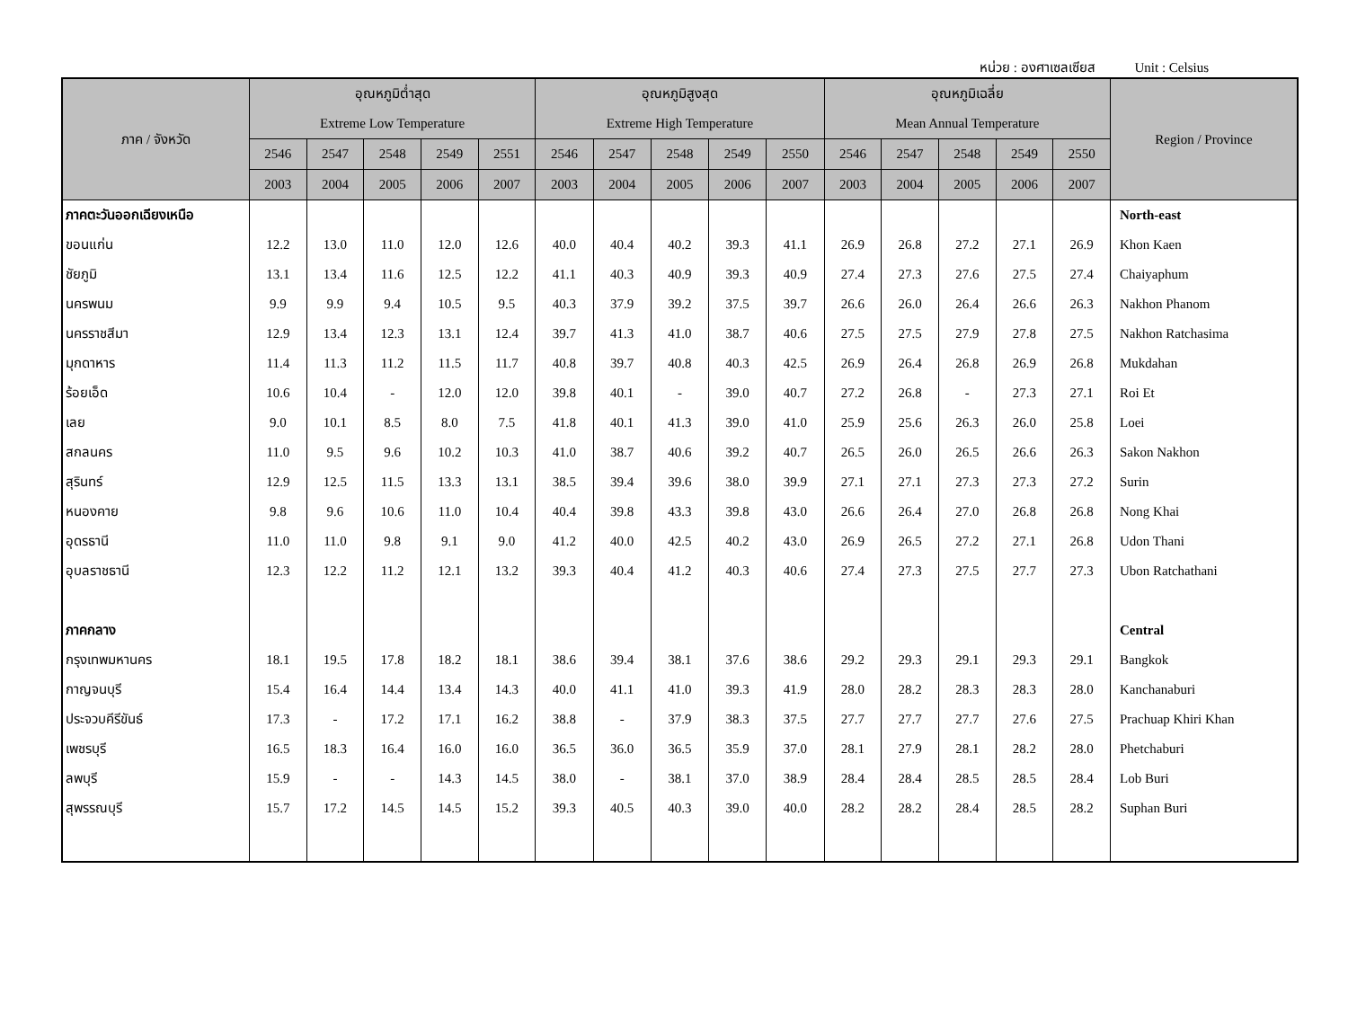หน่วย : องศาเซลเซียส Unit : Celsius
| ภาค / จังหวัด | อุณหภูมิต่ำสุด | | | | | อุณหภูมิสูงสุด | | | | | อุณหภูมิเฉลี่ย | | | | | Region / Province |
| --- | --- | --- | --- | --- | --- | --- | --- | --- | --- | --- | --- | --- | --- | --- | --- | --- |
| | Extreme Low Temperature | | | | | Extreme High Temperature | | | | | Mean Annual Temperature | | | | | |
| | 2546 | 2547 | 2548 | 2549 | 2551 | 2546 | 2547 | 2548 | 2549 | 2550 | 2546 | 2547 | 2548 | 2549 | 2550 | |
| | 2003 | 2004 | 2005 | 2006 | 2007 | 2003 | 2004 | 2005 | 2006 | 2007 | 2003 | 2004 | 2005 | 2006 | 2007 | |
| ภาคตะวันออกเฉียงเหนือ | | | | | | | | | | | | | | | | North-east |
| ขอนแก่น | 12.2 | 13.0 | 11.0 | 12.0 | 12.6 | 40.0 | 40.4 | 40.2 | 39.3 | 41.1 | 26.9 | 26.8 | 27.2 | 27.1 | 26.9 | Khon Kaen |
| ชัยภูมิ | 13.1 | 13.4 | 11.6 | 12.5 | 12.2 | 41.1 | 40.3 | 40.9 | 39.3 | 40.9 | 27.4 | 27.3 | 27.6 | 27.5 | 27.4 | Chaiyaphum |
| นครพนม | 9.9 | 9.9 | 9.4 | 10.5 | 9.5 | 40.3 | 37.9 | 39.2 | 37.5 | 39.7 | 26.6 | 26.0 | 26.4 | 26.6 | 26.3 | Nakhon Phanom |
| นครราชสีมา | 12.9 | 13.4 | 12.3 | 13.1 | 12.4 | 39.7 | 41.3 | 41.0 | 38.7 | 40.6 | 27.5 | 27.5 | 27.9 | 27.8 | 27.5 | Nakhon Ratchasima |
| มุกดาหาร | 11.4 | 11.3 | 11.2 | 11.5 | 11.7 | 40.8 | 39.7 | 40.8 | 40.3 | 42.5 | 26.9 | 26.4 | 26.8 | 26.9 | 26.8 | Mukdahan |
| ร้อยเอ็ด | 10.6 | 10.4 | - | 12.0 | 12.0 | 39.8 | 40.1 | - | 39.0 | 40.7 | 27.2 | 26.8 | - | 27.3 | 27.1 | Roi Et |
| เลย | 9.0 | 10.1 | 8.5 | 8.0 | 7.5 | 41.8 | 40.1 | 41.3 | 39.0 | 41.0 | 25.9 | 25.6 | 26.3 | 26.0 | 25.8 | Loei |
| สกลนคร | 11.0 | 9.5 | 9.6 | 10.2 | 10.3 | 41.0 | 38.7 | 40.6 | 39.2 | 40.7 | 26.5 | 26.0 | 26.5 | 26.6 | 26.3 | Sakon Nakhon |
| สุรินทร์ | 12.9 | 12.5 | 11.5 | 13.3 | 13.1 | 38.5 | 39.4 | 39.6 | 38.0 | 39.9 | 27.1 | 27.1 | 27.3 | 27.3 | 27.2 | Surin |
| หนองคาย | 9.8 | 9.6 | 10.6 | 11.0 | 10.4 | 40.4 | 39.8 | 43.3 | 39.8 | 43.0 | 26.6 | 26.4 | 27.0 | 26.8 | 26.8 | Nong Khai |
| อุดรธานี | 11.0 | 11.0 | 9.8 | 9.1 | 9.0 | 41.2 | 40.0 | 42.5 | 40.2 | 43.0 | 26.9 | 26.5 | 27.2 | 27.1 | 26.8 | Udon Thani |
| อุบลราชธานี | 12.3 | 12.2 | 11.2 | 12.1 | 13.2 | 39.3 | 40.4 | 41.2 | 40.3 | 40.6 | 27.4 | 27.3 | 27.5 | 27.7 | 27.3 | Ubon Ratchathani |
| ภาคกลาง | | | | | | | | | | | | | | | | Central |
| กรุงเทพมหานคร | 18.1 | 19.5 | 17.8 | 18.2 | 18.1 | 38.6 | 39.4 | 38.1 | 37.6 | 38.6 | 29.2 | 29.3 | 29.1 | 29.3 | 29.1 | Bangkok |
| กาญจนบุรี | 15.4 | 16.4 | 14.4 | 13.4 | 14.3 | 40.0 | 41.1 | 41.0 | 39.3 | 41.9 | 28.0 | 28.2 | 28.3 | 28.3 | 28.0 | Kanchanaburi |
| ประจวบคีรีขันธ์ | 17.3 | - | 17.2 | 17.1 | 16.2 | 38.8 | - | 37.9 | 38.3 | 37.5 | 27.7 | 27.7 | 27.7 | 27.6 | 27.5 | Prachuap Khiri Khan |
| เพชรบุรี | 16.5 | 18.3 | 16.4 | 16.0 | 16.0 | 36.5 | 36.0 | 36.5 | 35.9 | 37.0 | 28.1 | 27.9 | 28.1 | 28.2 | 28.0 | Phetchaburi |
| ลพบุรี | 15.9 | - | - | 14.3 | 14.5 | 38.0 | - | 38.1 | 37.0 | 38.9 | 28.4 | 28.4 | 28.5 | 28.5 | 28.4 | Lob Buri |
| สุพรรณบุรี | 15.7 | 17.2 | 14.5 | 14.5 | 15.2 | 39.3 | 40.5 | 40.3 | 39.0 | 40.0 | 28.2 | 28.2 | 28.4 | 28.5 | 28.2 | Suphan Buri |